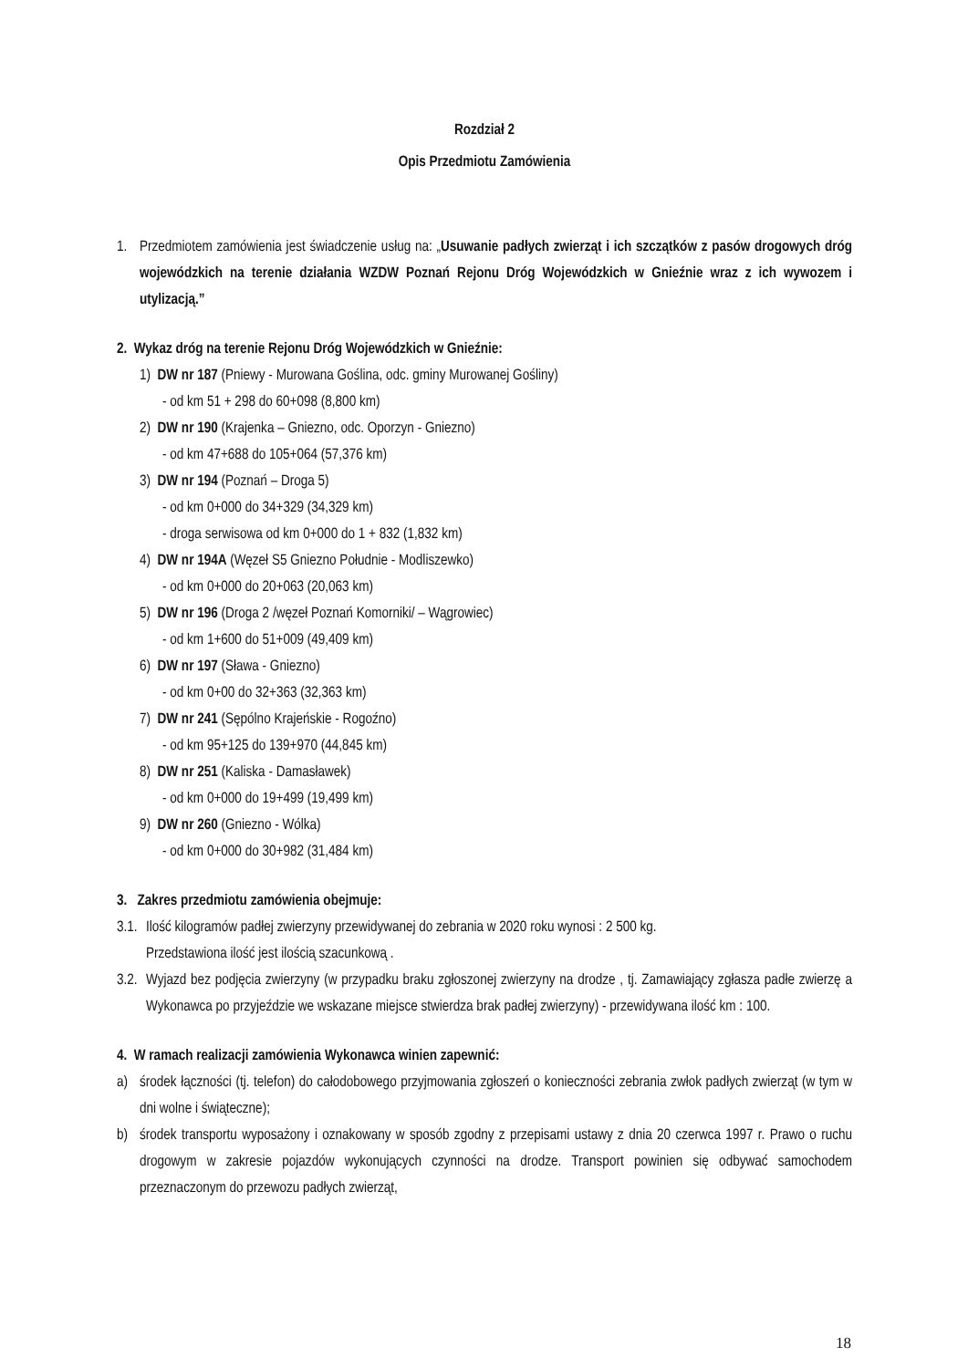Rozdział 2
Opis Przedmiotu Zamówienia
1. Przedmiotem zamówienia jest świadczenie usług na: „Usuwanie padłych zwierząt i ich szczątków z pasów drogowych dróg wojewódzkich na terenie działania WZDW Poznań Rejonu Dróg Wojewódzkich w Gnieźnie wraz z ich wywozem i utylizacją.”
2. Wykaz dróg na terenie Rejonu Dróg Wojewódzkich w Gnieźnie:
1) DW nr 187 (Pniewy - Murowana Goślina, odc. gminy Murowanej Gośliny)
- od km 51 + 298 do 60+098 (8,800 km)
2) DW nr 190 (Krajenka – Gniezno, odc. Oporzyn - Gniezno)
- od km 47+688 do 105+064 (57,376 km)
3) DW nr 194 (Poznań – Droga 5)
- od km 0+000 do 34+329 (34,329 km)
- droga serwisowa od km 0+000 do 1 + 832 (1,832 km)
4) DW nr 194A (Węzeł S5 Gniezno Południe - Modliszewko)
- od km 0+000 do 20+063 (20,063 km)
5) DW nr 196 (Droga 2 /węzeł Poznań Komorniki/ – Wągrowiec)
- od km 1+600 do 51+009 (49,409 km)
6) DW nr 197 (Sława - Gniezno)
- od km 0+00 do 32+363 (32,363 km)
7) DW nr 241 (Sępólno Krajeńskie - Rogoźno)
- od km 95+125 do 139+970 (44,845 km)
8) DW nr 251 (Kaliska - Damasławek)
- od km 0+000 do 19+499 (19,499 km)
9) DW nr 260 (Gniezno - Wólka)
- od km 0+000 do 30+982 (31,484 km)
3. Zakres przedmiotu zamówienia obejmuje:
3.1.
Ilość kilogramów padłej zwierzyny przewidywanej do zebrania w 2020 roku wynosi : 2 500 kg.
Przedstawiona ilość jest ilością szacunkową .
3.2.
Wyjazd bez podjęcia zwierzyny (w przypadku braku zgłoszonej zwierzyny na drodze , tj. Zamawiający zgłasza padłe zwierzę a Wykonawca po przyjeździe we wskazane miejsce stwierdza brak padłej zwierzyny) - przewidywana ilość km : 100.
4. W ramach realizacji zamówienia Wykonawca winien zapewnić:
a) środek łączności (tj. telefon) do całodobowego przyjmowania zgłoszeń o konieczności zebrania zwłok padłych zwierząt (w tym w dni wolne i świąteczne);
b) środek transportu wyposażony i oznakowany w sposób zgodny z przepisami ustawy z dnia 20 czerwca 1997 r. Prawo o ruchu drogowym w zakresie pojazdów wykonujących czynności na drodze. Transport powinien się odbywać samochodem przeznaczonym do przewozu padłych zwierząt,
18